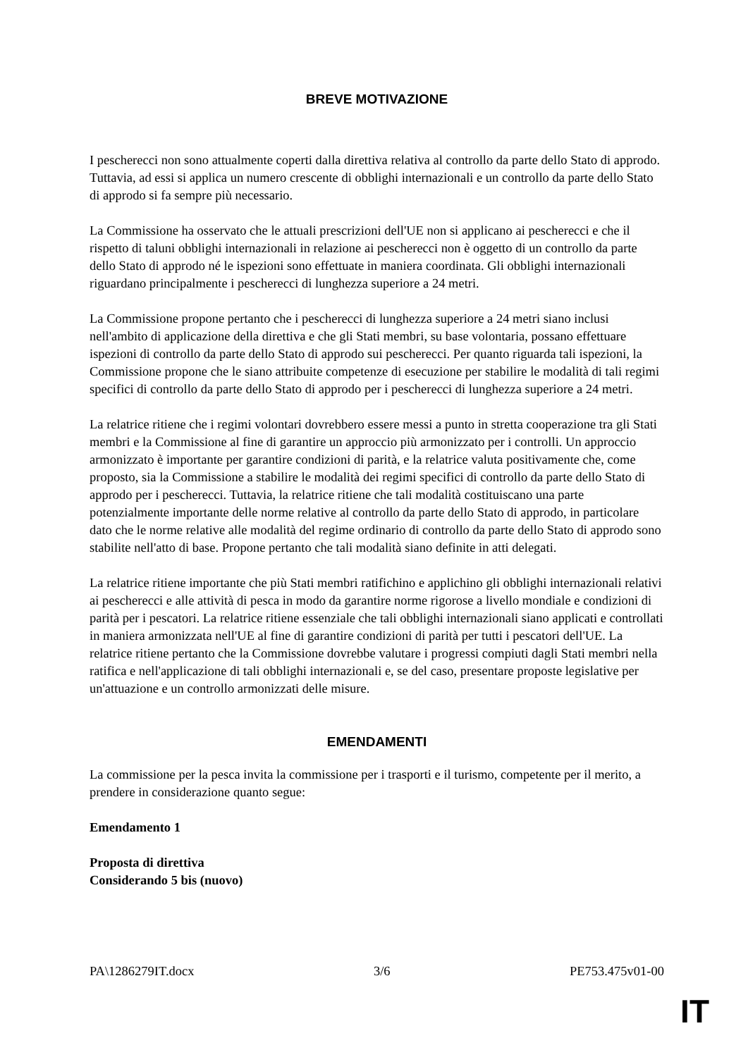BREVE MOTIVAZIONE
I pescherecci non sono attualmente coperti dalla direttiva relativa al controllo da parte dello Stato di approdo. Tuttavia, ad essi si applica un numero crescente di obblighi internazionali e un controllo da parte dello Stato di approdo si fa sempre più necessario.
La Commissione ha osservato che le attuali prescrizioni dell'UE non si applicano ai pescherecci e che il rispetto di taluni obblighi internazionali in relazione ai pescherecci non è oggetto di un controllo da parte dello Stato di approdo né le ispezioni sono effettuate in maniera coordinata. Gli obblighi internazionali riguardano principalmente i pescherecci di lunghezza superiore a 24 metri.
La Commissione propone pertanto che i pescherecci di lunghezza superiore a 24 metri siano inclusi nell'ambito di applicazione della direttiva e che gli Stati membri, su base volontaria, possano effettuare ispezioni di controllo da parte dello Stato di approdo sui pescherecci. Per quanto riguarda tali ispezioni, la Commissione propone che le siano attribuite competenze di esecuzione per stabilire le modalità di tali regimi specifici di controllo da parte dello Stato di approdo per i pescherecci di lunghezza superiore a 24 metri.
La relatrice ritiene che i regimi volontari dovrebbero essere messi a punto in stretta cooperazione tra gli Stati membri e la Commissione al fine di garantire un approccio più armonizzato per i controlli. Un approccio armonizzato è importante per garantire condizioni di parità, e la relatrice valuta positivamente che, come proposto, sia la Commissione a stabilire le modalità dei regimi specifici di controllo da parte dello Stato di approdo per i pescherecci. Tuttavia, la relatrice ritiene che tali modalità costituiscano una parte potenzialmente importante delle norme relative al controllo da parte dello Stato di approdo, in particolare dato che le norme relative alle modalità del regime ordinario di controllo da parte dello Stato di approdo sono stabilite nell'atto di base. Propone pertanto che tali modalità siano definite in atti delegati.
La relatrice ritiene importante che più Stati membri ratifichino e applichino gli obblighi internazionali relativi ai pescherecci e alle attività di pesca in modo da garantire norme rigorose a livello mondiale e condizioni di parità per i pescatori. La relatrice ritiene essenziale che tali obblighi internazionali siano applicati e controllati in maniera armonizzata nell'UE al fine di garantire condizioni di parità per tutti i pescatori dell'UE. La relatrice ritiene pertanto che la Commissione dovrebbe valutare i progressi compiuti dagli Stati membri nella ratifica e nell'applicazione di tali obblighi internazionali e, se del caso, presentare proposte legislative per un'attuazione e un controllo armonizzati delle misure.
EMENDAMENTI
La commissione per la pesca invita la commissione per i trasporti e il turismo, competente per il merito, a prendere in considerazione quanto segue:
Emendamento 1
Proposta di direttiva
Considerando 5 bis (nuovo)
PA\1286279IT.docx 3/6 PE753.475v01-00
IT